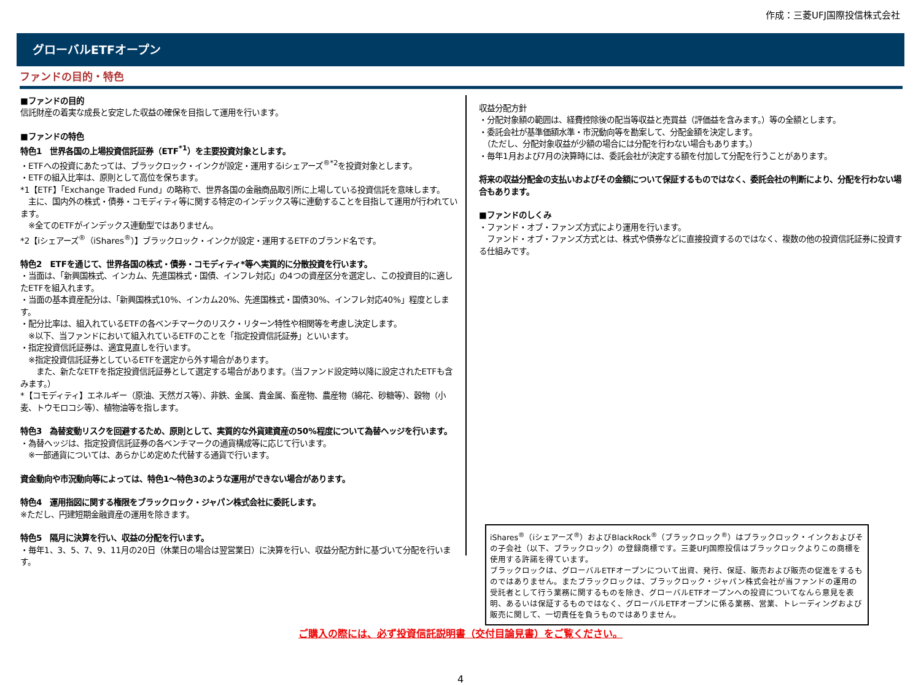作成：三菱UFJ国際投信株式会社
グローバルETFオープン
ファンドの目的・特色
■ファンドの目的
信託財産の着実な成長と安定した収益の確保を目指して運用を行います。
■ファンドの特色
特色1　世界各国の上場投資信託証券（ETF<sup>*1</sup>）を主要投資対象とします。
・ETFへの投資にあたっては、ブラックロック・インクが設定・運用するiシェアーズ<sup>®*2</sup>を投資対象とします。
・ETFの組入比率は、原則として高位を保ちます。
*1【ETF】「Exchange Traded Fund」の略称で、世界各国の金融商品取引所に上場している投資信託を意味します。
　主に、国内外の株式・債券・コモディティ等に関する特定のインデックス等に連動することを目指して運用が行われています。
　※全てのETFがインデックス連動型ではありません。
*2【iシェアーズ<sup>®</sup>（iShares<sup>®</sup>）】ブラックロック・インクが設定・運用するETFのブランド名です。
特色2　ETFを通じて、世界各国の株式・債券・コモディティ*等へ実質的に分散投資を行います。
・当面は、「新興国株式、インカム、先進国株式・国債、インフレ対応」の4つの資産区分を選定し、この投資目的に適したETFを組入れます。
・当面の基本資産配分は、「新興国株式10%、インカム20%、先進国株式・国債30%、インフレ対応40%」程度とします。
・配分比率は、組入れているETFの各ベンチマークのリスク・リターン特性や相関等を考慮し決定します。
　※以下、当ファンドにおいて組入れているETFのことを「指定投資信託証券」といいます。
・指定投資信託証券は、適宜見直しを行います。
　※指定投資信託証券としているETFを選定から外す場合があります。
　　また、新たなETFを指定投資信託証券として選定する場合があります。（当ファンド設定時以降に設定されたETFも含みます。）
*【コモディティ】エネルギー（原油、天然ガス等）、非鉄、金属、貴金属、畜産物、農産物（綿花、砂糖等）、穀物（小麦、トウモロコシ等）、植物油等を指します。
特色3　為替変動リスクを回避するため、原則として、実質的な外貨建資産の50%程度について為替ヘッジを行います。
・為替ヘッジは、指定投資信託証券の各ベンチマークの通貨構成等に応じて行います。
　※一部通貨については、あらかじめ定めた代替する通貨で行います。
資金動向や市況動向等によっては、特色1～特色3のような運用ができない場合があります。
特色4　運用指図に関する権限をブラックロック・ジャパン株式会社に委託します。
※ただし、円建短期金融資産の運用を除きます。
特色5　隔月に決算を行い、収益の分配を行います。
・毎年1、3、5、7、9、11月の20日（休業日の場合は翌営業日）に決算を行い、収益分配方針に基づいて分配を行います。
収益分配方針
・分配対象額の範囲は、経費控除後の配当等収益と売買益（評価益を含みます。）等の全額とします。
・委託会社が基準価額水準・市況動向等を勘案して、分配金額を決定します。
　（ただし、分配対象収益が少額の場合には分配を行わない場合もあります。）
・毎年1月および7月の決算時には、委託会社が決定する額を付加して分配を行うことがあります。
将来の収益分配金の支払いおよびその金額について保証するものではなく、委託会社の判断により、分配を行わない場合もあります。
■ファンドのしくみ
・ファンド・オブ・ファンズ方式により運用を行います。
　ファンド・オブ・ファンズ方式とは、株式や債券などに直接投資するのではなく、複数の他の投資信託証券に投資する仕組みです。
iShares<sup>®</sup>（iシェアーズ<sup>®</sup>）およびBlackRock<sup>®</sup>（ブラックロック<sup>®</sup>）はブラックロック・インクおよびその子会社（以下、ブラックロック）の登録商標です。三菱UFJ国際投信はブラックロックよりこの商標を使用する許諾を得ています。
ブラックロックは、グローバルETFオープンについて出資、発行、保証、販売および販売の促進をするものではありません。またブラックロックは、ブラックロック・ジャパン株式会社が当ファンドの運用の受託者として行う業務に関するものを除き、グローバルETFオープンへの投資についてなんら意見を表明、あるいは保証するものではなく、グローバルETFオープンに係る業務、営業、トレーディングおよび販売に関して、一切責任を負うものではありません。
ご購入の際には、必ず投資信託説明書（交付目論見書）をご覧ください。
4